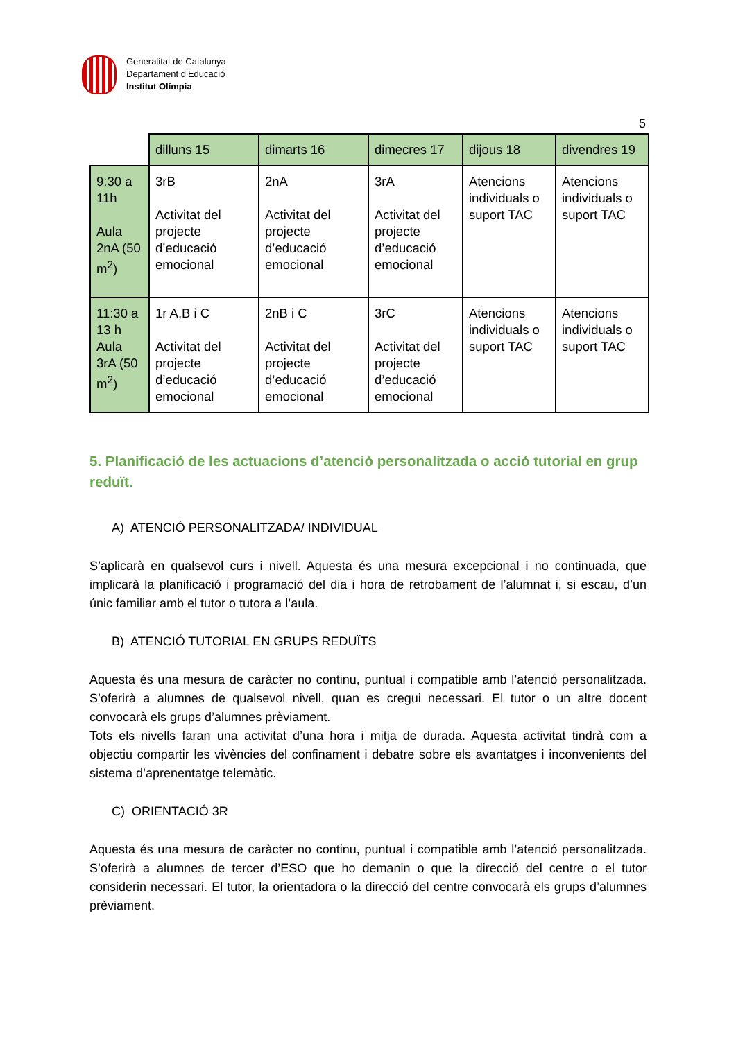Generalitat de Catalunya
Departament d’Educació
Institut Olímpia
5
| | dilluns 15 | dimarts 16 | dimecres 17 | dijous 18 | divendres 19 |
| 9:30 a 11h Aula 2nA (50 m<sup>2</sup>) | 3rB Activitat del projecte d’educació emocional | 2nA Activitat del projecte d’educació emocional | 3rA Activitat del projecte d’educació emocional | Atencions individuals o suport TAC | Atencions individuals o suport TAC |
| 11:30 a 13 h Aula 3rA (50 m<sup>2</sup>) | 1r A,B i C Activitat del projecte d’educació emocional | 2nB i C Activitat del projecte d’educació emocional | 3rC Activitat del projecte d’educació emocional | Atencions individuals o suport TAC | Atencions individuals o suport TAC |
5. Planificació de les actuacions d’atenció personalitzada o acció tutorial en grup reduït.
A) ATENCIÓ PERSONALITZADA/ INDIVIDUAL
S’aplicarà en qualsevol curs i nivell. Aquesta és una mesura excepcional i no continuada, que implicarà la planificació i programació del dia i hora de retrobament de l’alumnat i, si escau, d’un únic familiar amb el tutor o tutora a l’aula.
B) ATENCIÓ TUTORIAL EN GRUPS REDUÏTS
Aquesta és una mesura de caràcter no continu, puntual i compatible amb l’atenció personalitzada. S’oferirà a alumnes de qualsevol nivell, quan es cregui necessari. El tutor o un altre docent convocarà els grups d’alumnes prèviament.
Tots els nivells faran una activitat d’una hora i mitja de durada. Aquesta activitat tindrà com a objectiu compartir les vivències del confinament i debatre sobre els avantatges i inconvenients del sistema d’aprenentatge telemàtic.
C) ORIENTACIÓ 3R
Aquesta és una mesura de caràcter no continu, puntual i compatible amb l’atenció personalitzada. S’oferirà a alumnes de tercer d’ESO que ho demanin o que la direcció del centre o el tutor considerin necessari. El tutor, la orientadora o la direcció del centre convocarà els grups d’alumnes prèviament.